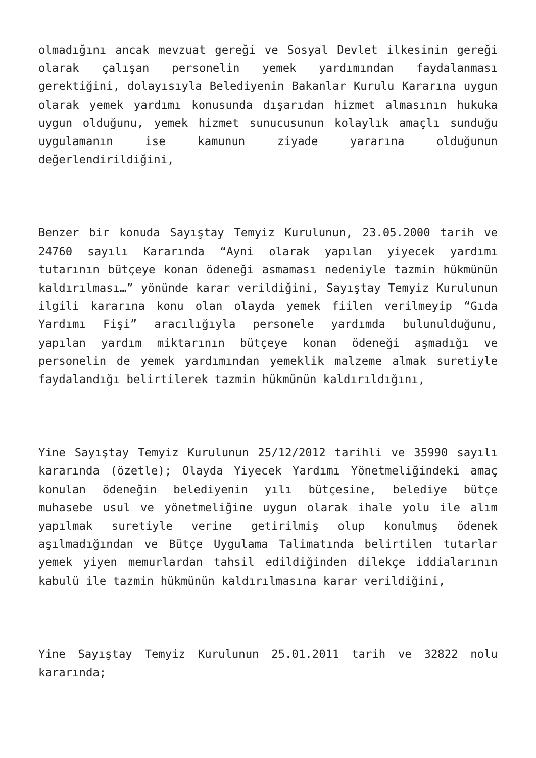olmadığını ancak mevzuat gereği ve Sosyal Devlet ilkesinin gereği olarak çalışan personelin yemek yardımından faydalanması gerektiğini, dolayısıyla Belediyenin Bakanlar Kurulu Kararına uygun olarak yemek yardımı konusunda dışarıdan hizmet almasının hukuka uygun olduğunu, yemek hizmet sunucusunun kolaylık amaçlı sunduğu uygulamanın ise kamunun ziyade yararına olduğunun değerlendirildiğini,
Benzer bir konuda Sayıştay Temyiz Kurulunun, 23.05.2000 tarih ve 24760 sayılı Kararında “Ayni olarak yapılan yiyecek yardımı tutarının bütçeye konan ödeneği asmaması nedeniyle tazmin hükmünün kaldırılması…” yönünde karar verildiğini, Sayıştay Temyiz Kurulunun ilgili kararına konu olan olayda yemek fiilen verilmeyip “Gıda Yardımı Fişi” aracılığıyla personele yardımda bulunulduğunu, yapılan yardım miktarının bütçeye konan ödeneği aşmadığı ve personelin de yemek yardımından yemeklik malzeme almak suretiyle faydalandığı belirtilerek tazmin hükmünün kaldırıldığını,
Yine Sayıştay Temyiz Kurulunun 25/12/2012 tarihli ve 35990 sayılı kararında (özetle); Olayda Yiyecek Yardımı Yönetmeliğindeki amaç konulan ödeneğin belediyenin yılı bütçesine, belediye bütçe muhasebe usul ve yönetmeliğine uygun olarak ihale yolu ile alım yapılmak suretiyle verine getirilmiş olup konulmuş ödenek aşılmadığından ve Bütçe Uygulama Talimatında belirtilen tutarlar yemek yiyen memurlardan tahsil edildiğinden dilekçe iddialarının kabulü ile tazmin hükmünün kaldırılmasına karar verildiğini,
Yine Sayıştay Temyiz Kurulunun 25.01.2011 tarih ve 32822 nolu kararında;